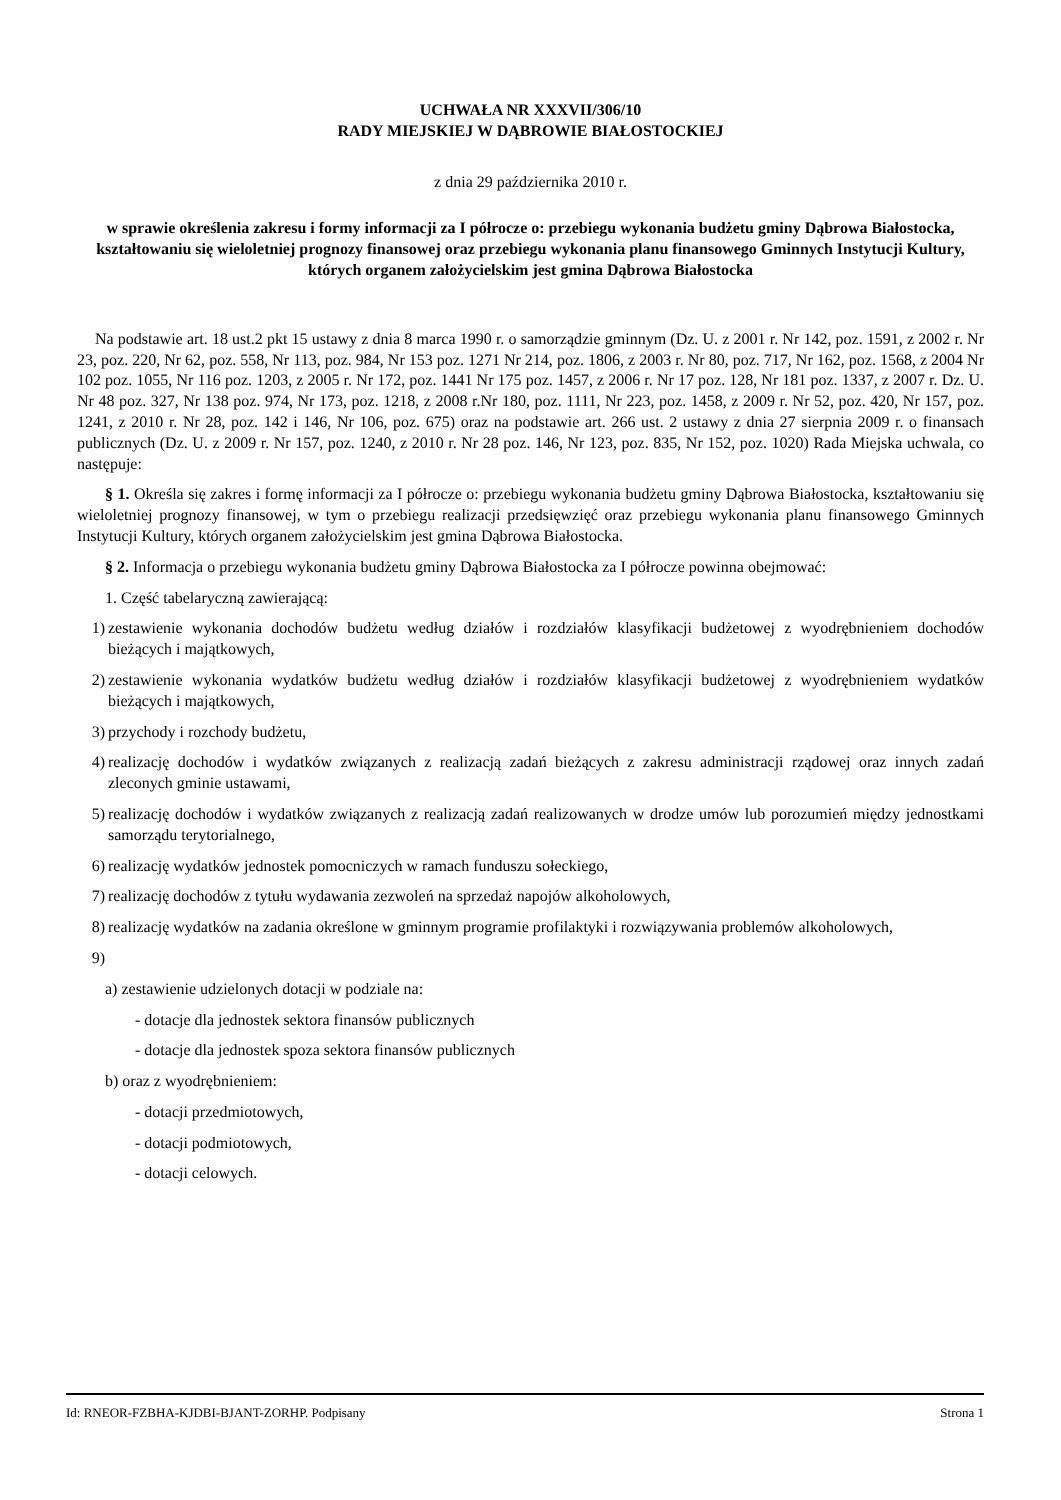UCHWAŁA NR XXXVII/306/10
RADY MIEJSKIEJ W DĄBROWIE BIAŁOSTOCKIEJ
z dnia 29 października 2010 r.
w sprawie określenia zakresu i formy informacji za I półrocze o: przebiegu wykonania budżetu gminy Dąbrowa Białostocka, kształtowaniu się wieloletniej prognozy finansowej oraz przebiegu wykonania planu finansowego Gminnych Instytucji Kultury, których organem założycielskim jest gmina Dąbrowa Białostocka
Na podstawie art. 18 ust.2 pkt 15 ustawy z dnia 8 marca 1990 r. o samorządzie gminnym (Dz. U. z 2001 r. Nr 142, poz. 1591, z 2002 r. Nr 23, poz. 220, Nr 62, poz. 558, Nr 113, poz. 984, Nr 153 poz. 1271 Nr 214, poz. 1806, z 2003 r. Nr 80, poz. 717, Nr 162, poz. 1568, z 2004 Nr 102 poz. 1055, Nr 116 poz. 1203, z 2005 r. Nr 172, poz. 1441 Nr 175 poz. 1457, z 2006 r. Nr 17 poz. 128, Nr 181 poz. 1337, z 2007 r. Dz. U. Nr 48 poz. 327, Nr 138 poz. 974, Nr 173, poz. 1218, z 2008 r.Nr 180, poz. 1111, Nr 223, poz. 1458, z 2009 r. Nr 52, poz. 420, Nr 157, poz. 1241, z 2010 r. Nr 28, poz. 142 i 146, Nr 106, poz. 675) oraz na podstawie art. 266 ust. 2 ustawy z dnia 27 sierpnia 2009 r. o finansach publicznych (Dz. U. z 2009 r. Nr 157, poz. 1240, z 2010 r. Nr 28 poz. 146, Nr 123, poz. 835, Nr 152, poz. 1020) Rada Miejska uchwala, co następuje:
§ 1. Określa się zakres i formę informacji za I półrocze o: przebiegu wykonania budżetu gminy Dąbrowa Białostocka, kształtowaniu się wieloletniej prognozy finansowej, w tym o przebiegu realizacji przedsięwzięć oraz przebiegu wykonania planu finansowego Gminnych Instytucji Kultury, których organem założycielskim jest gmina Dąbrowa Białostocka.
§ 2. Informacja o przebiegu wykonania budżetu gminy Dąbrowa Białostocka za I półrocze powinna obejmować:
1. Część tabelaryczną zawierającą:
1) zestawienie wykonania dochodów budżetu według działów i rozdziałów klasyfikacji budżetowej z wyodrębnieniem dochodów bieżących i majątkowych,
2) zestawienie wykonania wydatków budżetu według działów i rozdziałów klasyfikacji budżetowej z wyodrębnieniem wydatków bieżących i majątkowych,
3) przychody i rozchody budżetu,
4) realizację dochodów i wydatków związanych z realizacją zadań bieżących z zakresu administracji rządowej oraz innych zadań zleconych gminie ustawami,
5) realizację dochodów i wydatków związanych z realizacją zadań realizowanych w drodze umów lub porozumień między jednostkami samorządu terytorialnego,
6) realizację wydatków jednostek pomocniczych w ramach funduszu sołeckiego,
7) realizację dochodów z tytułu wydawania zezwoleń na sprzedaż napojów alkoholowych,
8) realizację wydatków na zadania określone w gminnym programie profilaktyki i rozwiązywania problemów alkoholowych,
9)
a) zestawienie udzielonych dotacji w podziale na:
- dotacje dla jednostek sektora finansów publicznych
- dotacje dla jednostek spoza sektora finansów publicznych
b) oraz z wyodrębnieniem:
- dotacji przedmiotowych,
- dotacji podmiotowych,
- dotacji celowych.
Id: RNEOR-FZBHA-KJDBI-BJANT-ZORHP. Podpisany Strona 1